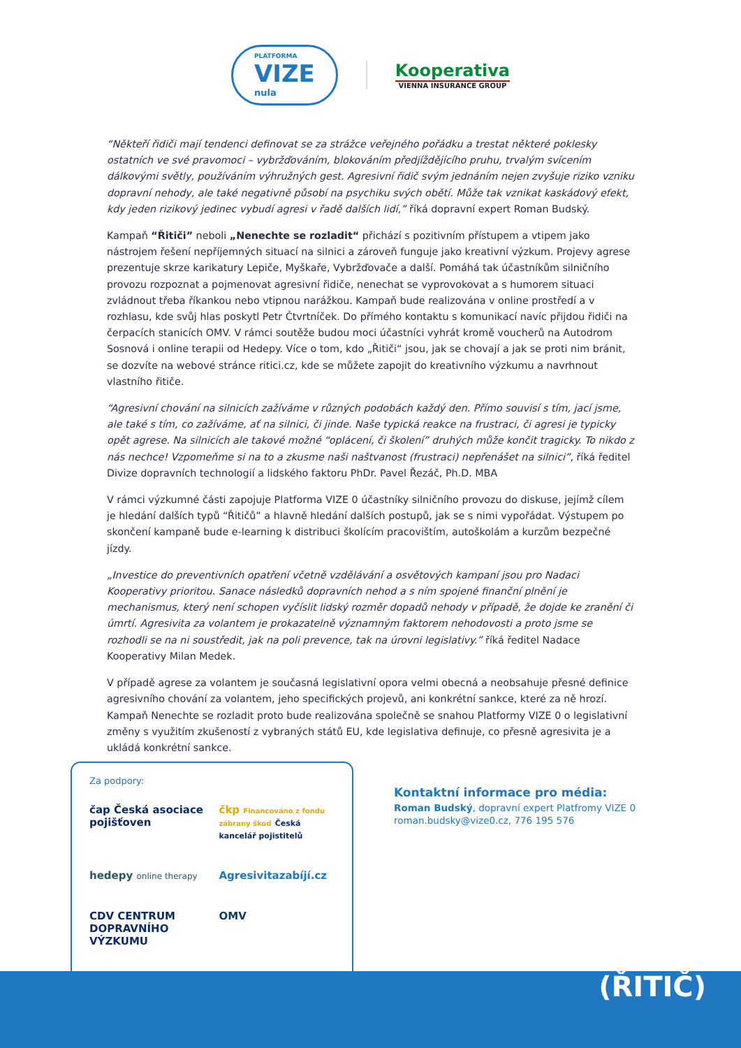PLATFORMA
VIZE
nula
Kooperativa
VIENNA INSURANCE GROUP
“Někteří řidiči mají tendenci definovat se za strážce veřejného pořádku a trestat některé poklesky ostatních ve své pravomoci – vybržďováním, blokováním předjíždějícího pruhu, trvalým svícením dálkovými světly, používáním výhružných gest. Agresivní řidič svým jednáním nejen zvyšuje riziko vzniku dopravní nehody, ale také negativně působí na psychiku svých obětí. Může tak vznikat kaskádový efekt, kdy jeden rizikový jedinec vybudí agresi v řadě dalších lidí,” říká dopravní expert Roman Budský.
Kampaň “Řitiči” neboli „Nenechte se rozladit“ přichází s pozitivním přístupem a vtipem jako nástrojem řešení nepříjemných situací na silnici a zároveň funguje jako kreativní výzkum. Projevy agrese prezentuje skrze karikatury Lepiče, Myškaře, Vybržďovače a další. Pomáhá tak účastníkům silničního provozu rozpoznat a pojmenovat agresivní řidiče, nenechat se vyprovokovat a s humorem situaci zvládnout třeba říkankou nebo vtipnou narážkou. Kampaň bude realizována v online prostředí a v rozhlasu, kde svůj hlas poskytl Petr Čtvrtníček. Do přímého kontaktu s komunikací navíc přijdou řidiči na čerpacích stanicích OMV. V rámci soutěže budou moci účastníci vyhrát kromě voucherů na Autodrom Sosnová i online terapii od Hedepy. Více o tom, kdo „Řitiči“ jsou, jak se chovají a jak se proti nim bránit, se dozvíte na webové stránce ritici.cz, kde se můžete zapojit do kreativního výzkumu a navrhnout vlastního řitiče.
“Agresivní chování na silnicích zažíváme v různých podobách každý den. Přímo souvisí s tím, jací jsme, ale také s tím, co zažíváme, ať na silnici, či jinde. Naše typická reakce na frustraci, či agresi je typicky opět agrese. Na silnicích ale takové možné “oplácení, či školení” druhých může končit tragicky. To nikdo z nás nechce! Vzpomeňme si na to a zkusme naši naštvanost (frustraci) nepřenášet na silnici”, říká ředitel Divize dopravních technologií a lidského faktoru PhDr. Pavel Řezáč, Ph.D. MBA
V rámci výzkumné části zapojuje Platforma VIZE 0 účastníky silničního provozu do diskuse, jejímž cílem je hledání dalších typů “Řitičů” a hlavně hledání dalších postupů, jak se s nimi vypořádat. Výstupem po skončení kampaně bude e-learning k distribuci školícím pracovištím, autoškolám a kurzům bezpečné jízdy.
„Investice do preventivních opatření včetně vzdělávání a osvětových kampaní jsou pro Nadaci Kooperativy prioritou. Sanace následků dopravních nehod a s ním spojené finanční plnění je mechanismus, který není schopen vyčíslit lidský rozměr dopadů nehody v případě, že dojde ke zranění či úmrtí. Agresivita za volantem je prokazatelně významným faktorem nehodovosti a proto jsme se rozhodli se na ni soustředit, jak na poli prevence, tak na úrovni legislativy.” říká ředitel Nadace Kooperativy Milan Medek.
V případě agrese za volantem je současná legislativní opora velmi obecná a neobsahuje přesné definice agresivního chování za volantem, jeho specifických projevů, ani konkrétní sankce, které za ně hrozí. Kampaň Nenechte se rozladit proto bude realizována společně se snahou Platformy VIZE 0 o legislativní změny s využitím zkušeností z vybraných států EU, kde legislativa definuje, co přesně agresivita je a ukládá konkrétní sankce.
Za podpory:
čap Česká asociace pojišťoven
čkp Financováno z fondu zábrany škod Česká kancelář pojistitelů
hedepy online therapy
Agresivitazabíjí.cz
CDV CENTRUM DOPRAVNÍHO VÝZKUMU
OMV
Kontaktní informace pro média:
Roman Budský, dopravní expert Platfromy VIZE 0
roman.budsky@vize0.cz, 776 195 576
(ŘITIČ)